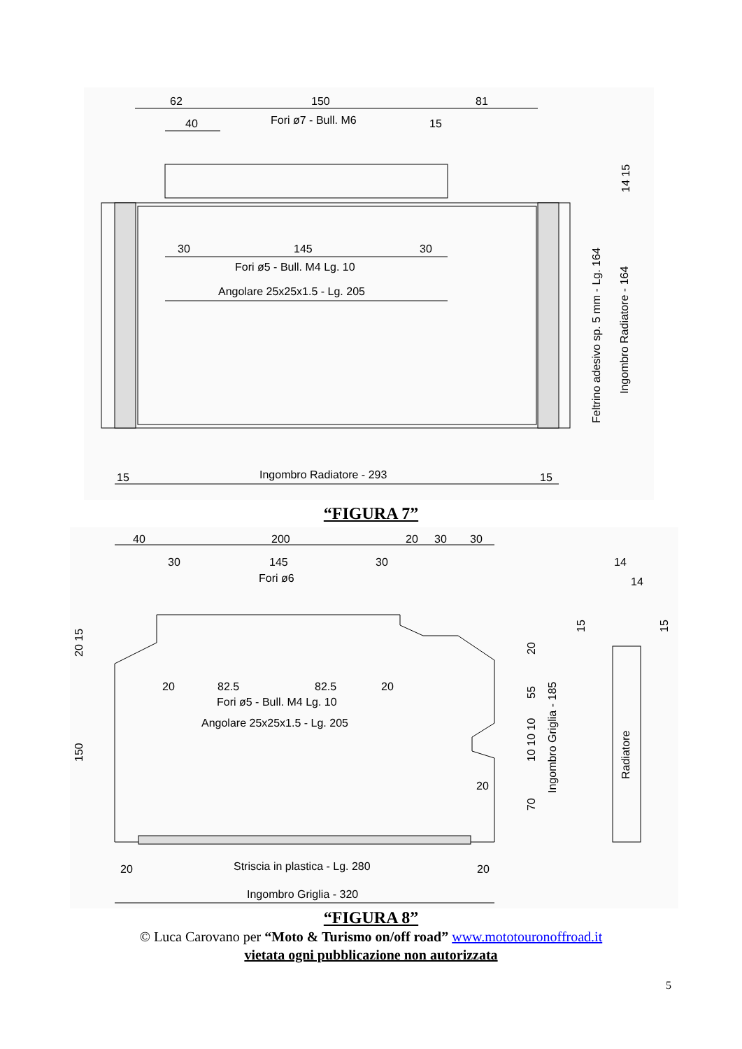62
150
81
40
Fori ø7 - Bull. M6
15
30
145
30
Fori ø5 - Bull. M4 Lg. 10
Angolare 25x25x1.5 - Lg. 205
15
Ingombro Radiatore - 293
15
14 15
Feltrino adesivo sp. 5 mm - Lg. 164
Ingombro Radiatore - 164
“FIGURA 7”
40
200
20
30
30
30
145
30
Fori ø6
20
82.5
82.5
20
Fori ø5 - Bull. M4 Lg. 10
Angolare 25x25x1.5 - Lg. 205
20
20
Striscia in plastica - Lg. 280
20
Ingombro Griglia - 320
20 15
150
20
55
10 10 10
70
Ingombro Griglia - 185
14
14
15
15
Radiatore
“FIGURA 8”
© Luca Carovano per “Moto & Turismo on/off road” www.mototouronoffroad.it
vietata ogni pubblicazione non autorizzata
5